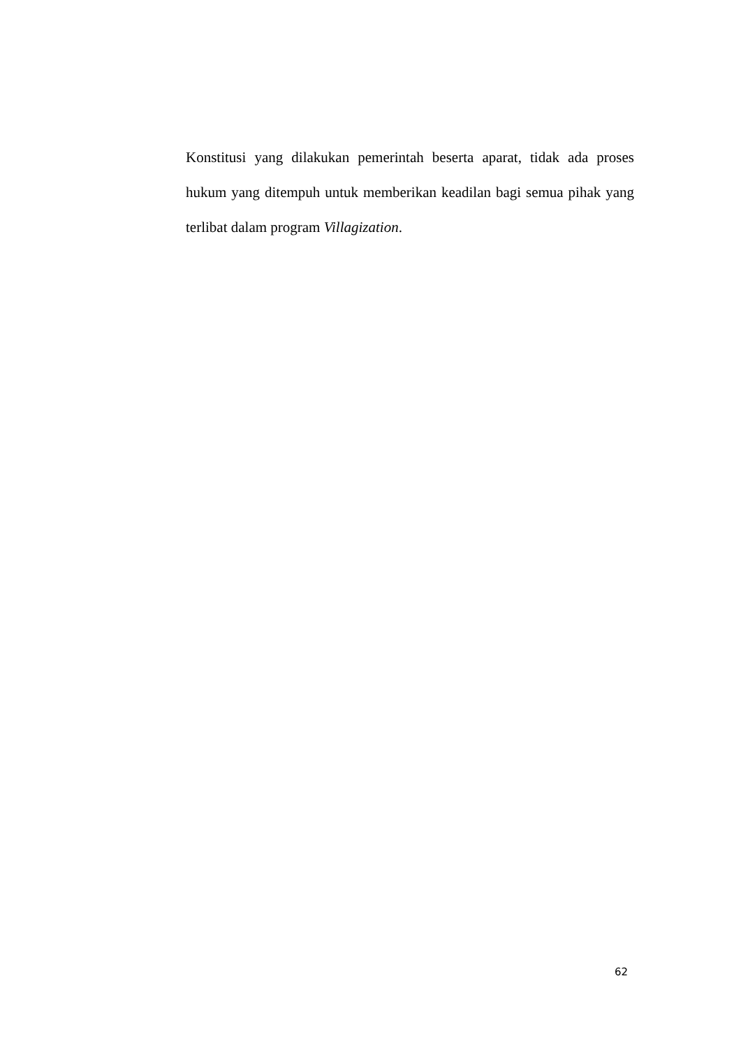Konstitusi yang dilakukan pemerintah beserta aparat, tidak ada proses hukum yang ditempuh untuk memberikan keadilan bagi semua pihak yang terlibat dalam program Villagization.
62